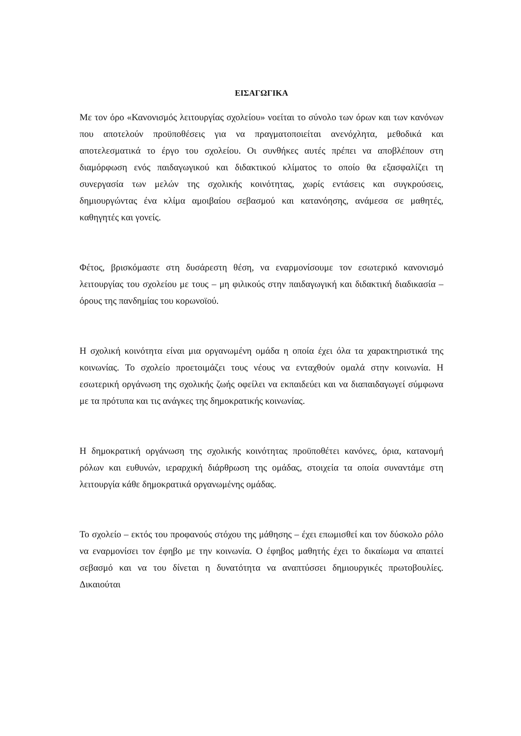ΕΙΣΑΓΩΓΙΚΑ
Με τον όρο «Κανονισμός λειτουργίας σχολείου» νοείται το σύνολο των όρων και των κανόνων που αποτελούν προϋποθέσεις για να πραγματοποιείται ανενόχλητα, μεθοδικά και αποτελεσματικά το έργο του σχολείου. Οι συνθήκες αυτές πρέπει να αποβλέπουν στη διαμόρφωση ενός παιδαγωγικού και διδακτικού κλίματος το οποίο θα εξασφαλίζει τη συνεργασία των μελών της σχολικής κοινότητας, χωρίς εντάσεις και συγκρούσεις, δημιουργώντας ένα κλίμα αμοιβαίου σεβασμού και κατανόησης, ανάμεσα σε μαθητές, καθηγητές και γονείς.
Φέτος, βρισκόμαστε στη δυσάρεστη θέση, να εναρμονίσουμε τον εσωτερικό κανονισμό λειτουργίας του σχολείου με τους – μη φιλικούς στην παιδαγωγική και διδακτική διαδικασία – όρους της πανδημίας του κορωνοϊού.
Η σχολική κοινότητα είναι μια οργανωμένη ομάδα η οποία έχει όλα τα χαρακτηριστικά της κοινωνίας. Το σχολείο προετοιμάζει τους νέους να ενταχθούν ομαλά στην κοινωνία. Η εσωτερική οργάνωση της σχολικής ζωής οφείλει να εκπαιδεύει και να διαπαιδαγωγεί σύμφωνα με τα πρότυπα και τις ανάγκες της δημοκρατικής κοινωνίας.
Η δημοκρατική οργάνωση της σχολικής κοινότητας προϋποθέτει κανόνες, όρια, κατανομή ρόλων και ευθυνών, ιεραρχική διάρθρωση της ομάδας, στοιχεία τα οποία συναντάμε στη λειτουργία κάθε δημοκρατικά οργανωμένης ομάδας.
Το σχολείο – εκτός του προφανούς στόχου της μάθησης – έχει επωμισθεί και τον δύσκολο ρόλο να εναρμονίσει τον έφηβο με την κοινωνία. Ο έφηβος μαθητής έχει το δικαίωμα να απαιτεί σεβασμό και να του δίνεται η δυνατότητα να αναπτύσσει δημιουργικές πρωτοβουλίες. Δικαιούται